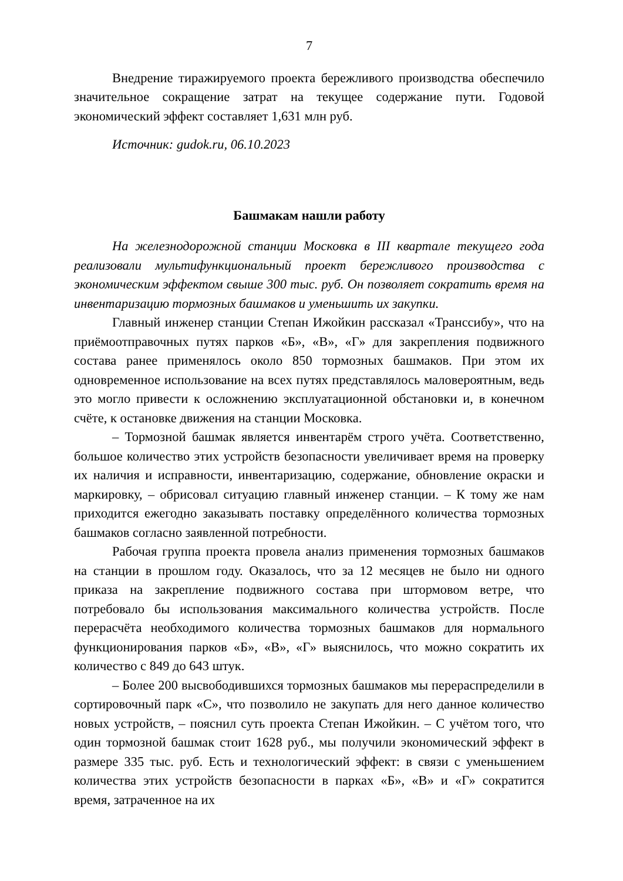7
Внедрение тиражируемого проекта бережливого производства обеспечило значительное сокращение затрат на текущее содержание пути. Годовой экономический эффект составляет 1,631 млн руб.
Источник: gudok.ru, 06.10.2023
Башмакам нашли работу
На железнодорожной станции Московка в III квартале текущего года реализовали мультифункциональный проект бережливого производства с экономическим эффектом свыше 300 тыс. руб. Он позволяет сократить время на инвентаризацию тормозных башмаков и уменьшить их закупки.
Главный инженер станции Степан Ижойкин рассказал «Транссибу», что на приёмоотправочных путях парков «Б», «В», «Г» для закрепления подвижного состава ранее применялось около 850 тормозных башмаков. При этом их одновременное использование на всех путях представлялось маловероятным, ведь это могло привести к осложнению эксплуатационной обстановки и, в конечном счёте, к остановке движения на станции Московка.
– Тормозной башмак является инвентарём строго учёта. Соответственно, большое количество этих устройств безопасности увеличивает время на проверку их наличия и исправности, инвентаризацию, содержание, обновление окраски и маркировку, – обрисовал ситуацию главный инженер станции. – К тому же нам приходится ежегодно заказывать поставку определённого количества тормозных башмаков согласно заявленной потребности.
Рабочая группа проекта провела анализ применения тормозных башмаков на станции в прошлом году. Оказалось, что за 12 месяцев не было ни одного приказа на закрепление подвижного состава при штормовом ветре, что потребовало бы использования максимального количества устройств. После перерасчёта необходимого количества тормозных башмаков для нормального функционирования парков «Б», «В», «Г» выяснилось, что можно сократить их количество с 849 до 643 штук.
– Более 200 высвободившихся тормозных башмаков мы перераспределили в сортировочный парк «С», что позволило не закупать для него данное количество новых устройств, – пояснил суть проекта Степан Ижойкин. – С учётом того, что один тормозной башмак стоит 1628 руб., мы получили экономический эффект в размере 335 тыс. руб. Есть и технологический эффект: в связи с уменьшением количества этих устройств безопасности в парках «Б», «В» и «Г» сократится время, затраченное на их